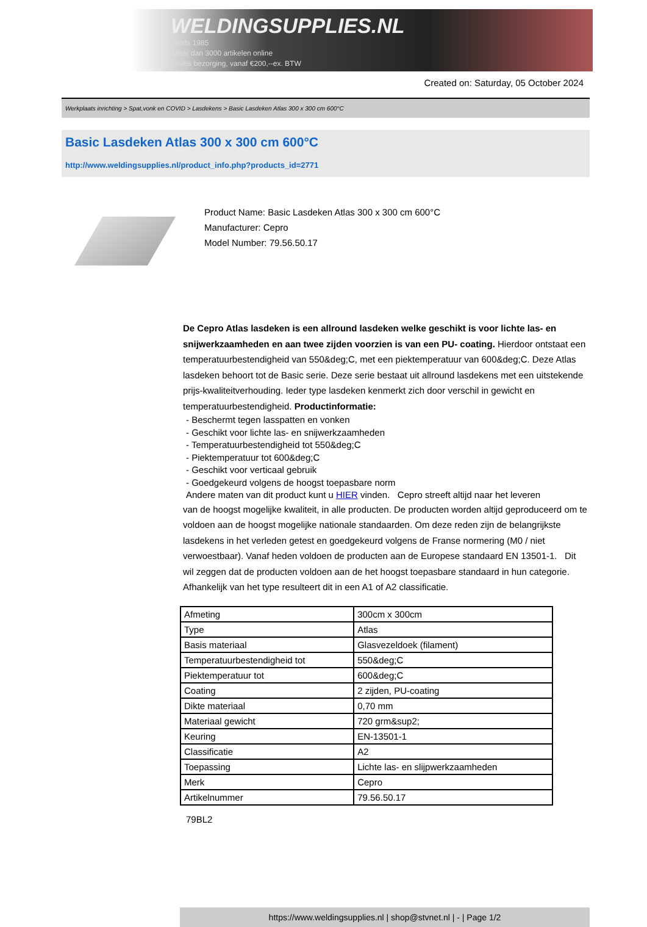WELDINGSUPPLIES.NL
- Sinds 1985
- Méér dan 3000 artikelen online
- Gratis bezorging, vanaf €200,--ex. BTW
Created on: Saturday, 05 October 2024
Werkplaats inrichting > Spat,vonk en COVID > Lasdekens > Basic Lasdeken Atlas 300 x 300 cm 600°C
Basic Lasdeken Atlas 300 x 300 cm 600°C
http://www.weldingsupplies.nl/product_info.php?products_id=2771
Product Name: Basic Lasdeken Atlas 300 x 300 cm 600°C
Manufacturer: Cepro
Model Number: 79.56.50.17
De Cepro Atlas lasdeken is een allround lasdeken welke geschikt is voor lichte las- en snijwerkzaamheden en aan twee zijden voorzien is van een PU- coating. Hierdoor ontstaat een temperatuurbestendigheid van 550&deg;C, met een piektemperatuur van 600&deg;C. Deze Atlas lasdeken behoort tot de Basic serie. Deze serie bestaat uit allround lasdekens met een uitstekende prijs-kwaliteitverhouding. Ieder type lasdeken kenmerkt zich door verschil in gewicht en temperatuurbestendigheid. Productinformatie:
- Beschermt tegen lasspatten en vonken
- Geschikt voor lichte las- en snijwerkzaamheden
- Temperatuurbestendigheid tot 550&deg;C
- Piektemperatuur tot 600&deg;C
- Geschikt voor verticaal gebruik
- Goedgekeurd volgens de hoogst toepasbare norm
Andere maten van dit product kunt u HIER vinden. Cepro streeft altijd naar het leveren
van de hoogst mogelijke kwaliteit, in alle producten. De producten worden altijd geproduceerd om te voldoen aan de hoogst mogelijke nationale standaarden. Om deze reden zijn de belangrijkste lasdekens in het verleden getest en goedgekeurd volgens de Franse normering (M0 / niet verwoestbaar). Vanaf heden voldoen de producten aan de Europese standaard EN 13501-1. Dit wil zeggen dat de producten voldoen aan de het hoogst toepasbare standaard in hun categorie. Afhankelijk van het type resulteert dit in een A1 of A2 classificatie.
| Afmeting | 300cm x 300cm |
| Type | Atlas |
| Basis materiaal | Glasvezeldoek (filament) |
| Temperatuurbestendigheid tot | 550&deg;C |
| Piektemperatuur tot | 600&deg;C |
| Coating | 2 zijden, PU-coating |
| Dikte materiaal | 0,70 mm |
| Materiaal gewicht | 720 grm&sup2; |
| Keuring | EN-13501-1 |
| Classificatie | A2 |
| Toepassing | Lichte las- en slijpwerkzaamheden |
| Merk | Cepro |
| Artikelnummer | 79.56.50.17 |
79BL2
https://www.weldingsupplies.nl | shop@stvnet.nl | - | Page 1/2